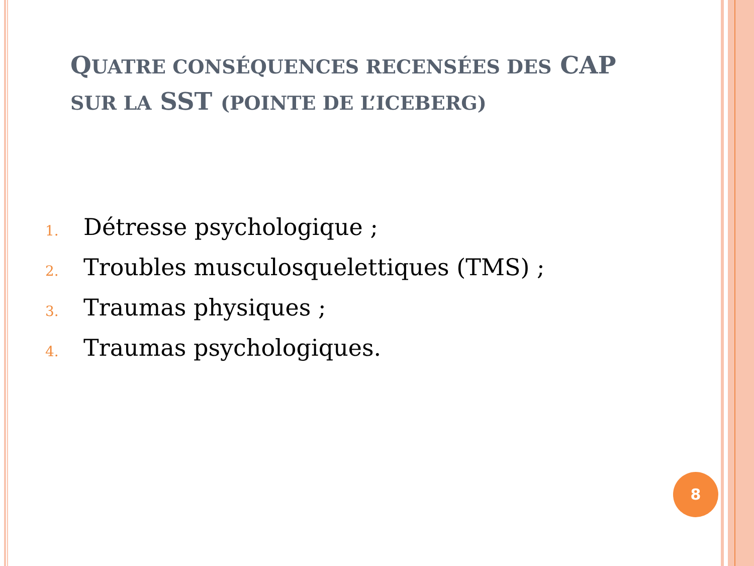QUATRE CONSÉQUENCES RECENSÉES DES CAP SUR LA SST (POINTE DE L’ICEBERG)
1. Détresse psychologique ;
2. Troubles musculosquelettiques (TMS) ;
3. Traumas physiques ;
4. Traumas psychologiques.
8